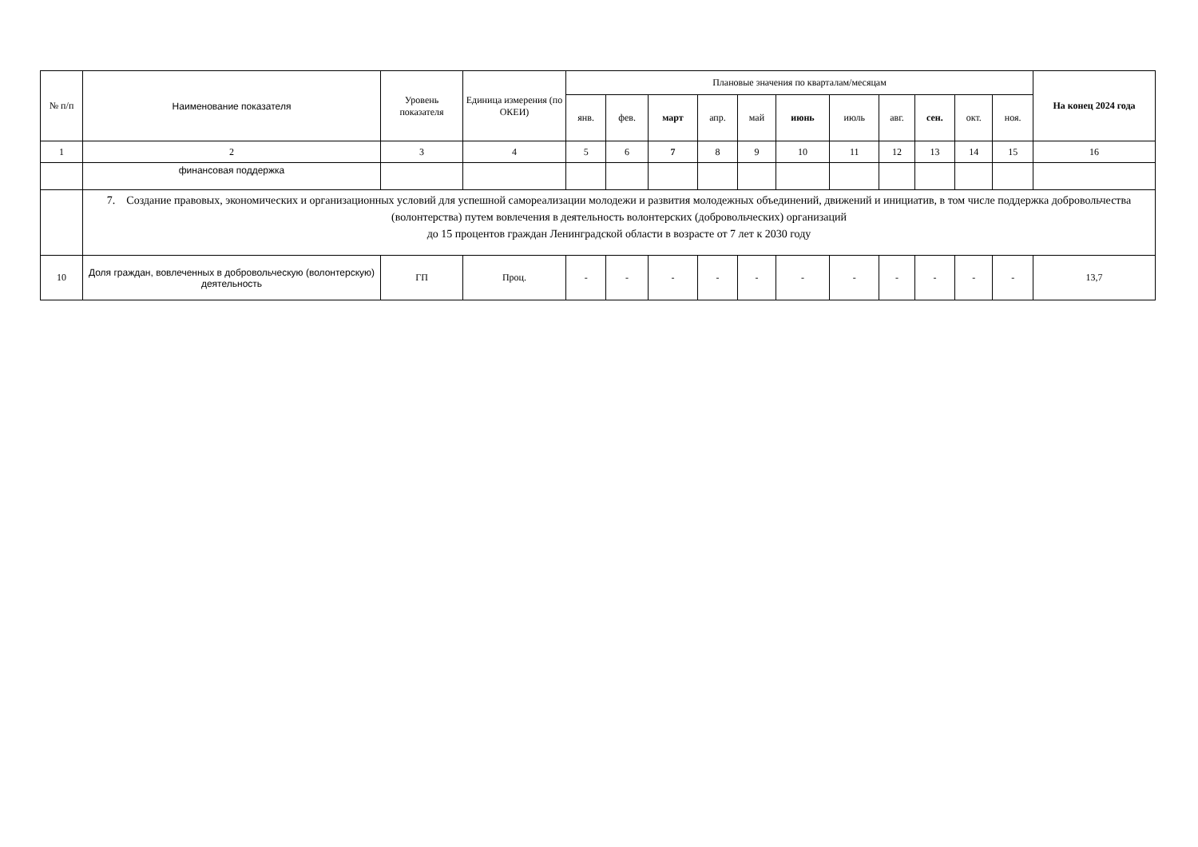| № п/п | Наименование показателя | Уровень показателя | Единица измерения (по ОКЕИ) | Плановые значения по кварталам/месяцам | | | | | | | | | | | На конец 2024 года |
| --- | --- | --- | --- | --- | --- | --- | --- | --- | --- | --- | --- | --- | --- | --- | --- |
| | | | | янв. | фев. | март | апр. | май | июнь | июль | авг. | сен. | окт. | ноя. | |
| 1 | 2 | 3 | 4 | 5 | 6 | 7 | 8 | 9 | 10 | 11 | 12 | 13 | 14 | 15 | 16 |
| | финансовая поддержка | | | | | | | | | | | | | | |
| | 7. Создание правовых, экономических и организационных условий для успешной самореализации молодежи и развития молодежных объединений, движений и инициатив, в том числе поддержка добровольчества (волонтерства) путем вовлечения в деятельность волонтерских (добровольческих) организаций до 15 процентов граждан Ленинградской области в возрасте от 7 лет к 2030 году | | | | | | | | | | | | | | |
| 10 | Доля граждан, вовлеченных в добровольческую (волонтерскую) деятельность | ГП | Проц. | - | - | - | - | - | - | - | - | - | - | - | 13,7 |